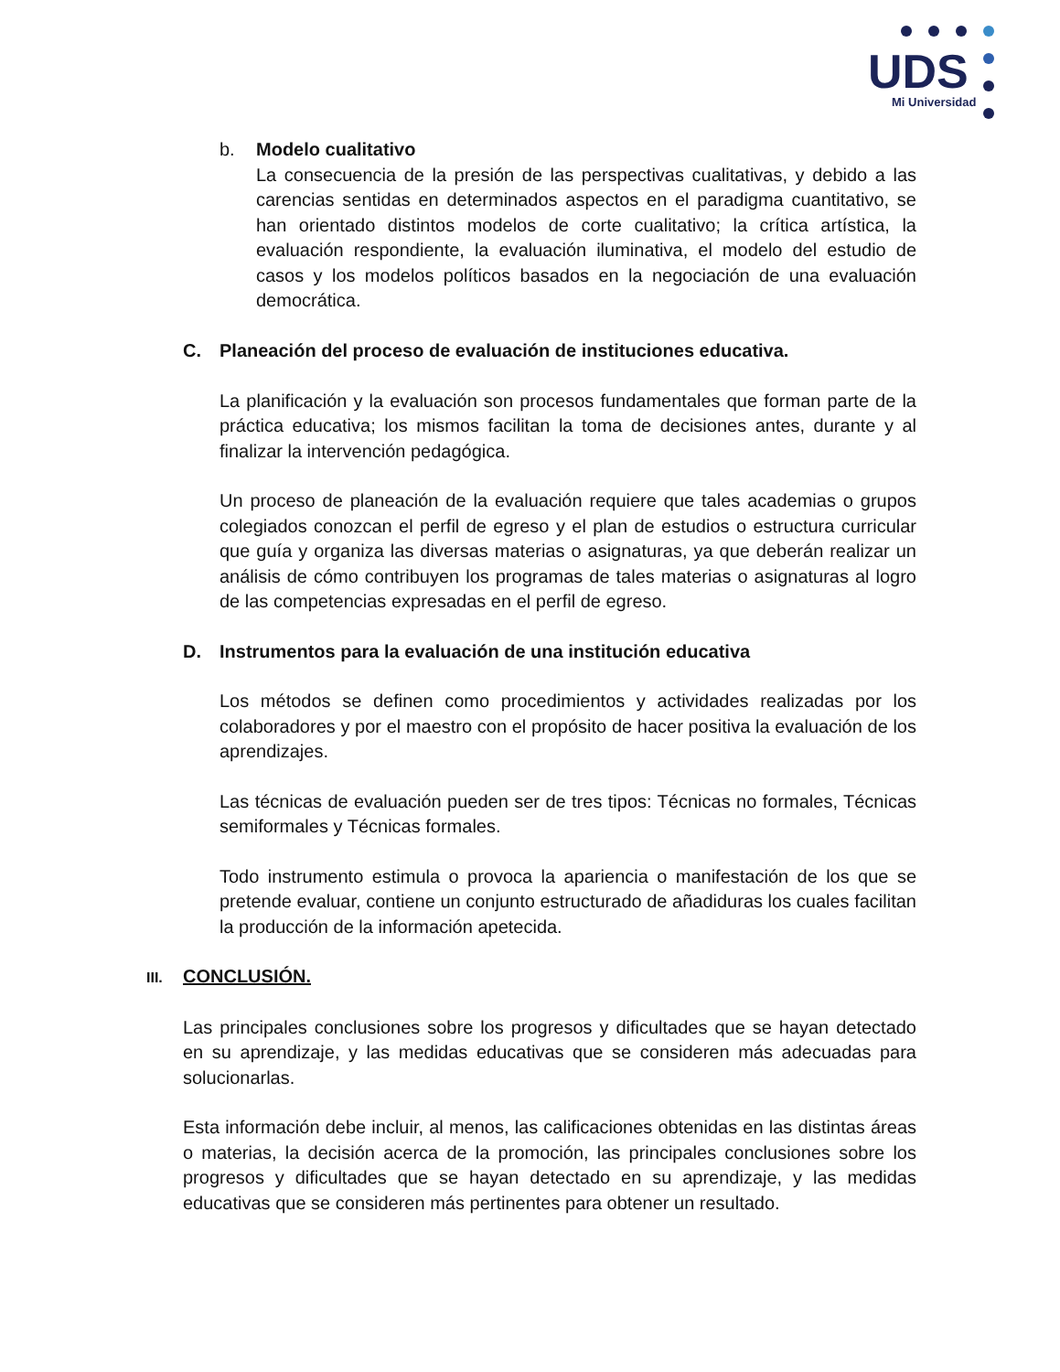UDS
Mi Universidad
b. Modelo cualitativo
La consecuencia de la presión de las perspectivas cualitativas, y debido a las carencias sentidas en determinados aspectos en el paradigma cuantitativo, se han orientado distintos modelos de corte cualitativo; la crítica artística, la evaluación respondiente, la evaluación iluminativa, el modelo del estudio de casos y los modelos políticos basados en la negociación de una evaluación democrática.
C. Planeación del proceso de evaluación de instituciones educativa.
La planificación y la evaluación son procesos fundamentales que forman parte de la práctica educativa; los mismos facilitan la toma de decisiones antes, durante y al finalizar la intervención pedagógica.
Un proceso de planeación de la evaluación requiere que tales academias o grupos colegiados conozcan el perfil de egreso y el plan de estudios o estructura curricular que guía y organiza las diversas materias o asignaturas, ya que deberán realizar un análisis de cómo contribuyen los programas de tales materias o asignaturas al logro de las competencias expresadas en el perfil de egreso.
D. Instrumentos para la evaluación de una institución educativa
Los métodos se definen como procedimientos y actividades realizadas por los colaboradores y por el maestro con el propósito de hacer positiva la evaluación de los aprendizajes.
Las técnicas de evaluación pueden ser de tres tipos: Técnicas no formales, Técnicas semiformales y Técnicas formales.
Todo instrumento estimula o provoca la apariencia o manifestación de los que se pretende evaluar, contiene un conjunto estructurado de añadiduras los cuales facilitan la producción de la información apetecida.
III. CONCLUSIÓN.
Las principales conclusiones sobre los progresos y dificultades que se hayan detectado en su aprendizaje, y las medidas educativas que se consideren más adecuadas para solucionarlas.
Esta información debe incluir, al menos, las calificaciones obtenidas en las distintas áreas o materias, la decisión acerca de la promoción, las principales conclusiones sobre los progresos y dificultades que se hayan detectado en su aprendizaje, y las medidas educativas que se consideren más pertinentes para obtener un resultado.